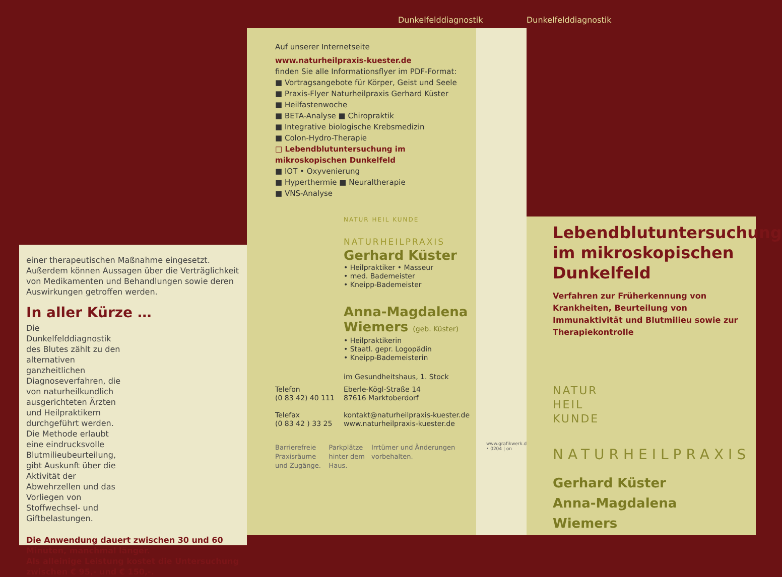Dunkelfelddiagnostik Dunkelfelddiagnostik
einer therapeutischen Maßnahme eingesetzt. Außerdem können Aussagen über die Verträglichkeit von Medikamenten und Behandlungen sowie deren Auswirkungen getroffen werden.
In aller Kürze …
Die Dunkelfelddiagnostik des Blutes zählt zu den alternativen ganzheitlichen Diagnoseverfahren, die von naturheilkundlich ausgerichteten Ärzten und Heilpraktikern durchgeführt werden. Die Methode erlaubt eine eindrucksvolle Blutmilieubeurteilung, gibt Auskunft über die Aktivität der Abwehrzellen und das Vorliegen von Stoffwechsel- und Giftbelastungen.
Die Anwendung dauert zwischen 30 und 60 Minuten, manchmal länger.
Als alleinige Leistung kostet die Untersuchung zwischen € 95,- und € 150,-.
Auf unserer Internetseite
www.naturheilpraxis-kuester.de
finden Sie alle Informationsflyer im PDF-Format:
■ Vortragsangebote für Körper, Geist und Seele
■ Praxis-Flyer Naturheilpraxis Gerhard Küster
■ Heilfastenwoche
■ BETA-Analyse ■ Chiropraktik
■ Integrative biologische Krebsmedizin
■ Colon-Hydro-Therapie
□ Lebendblutuntersuchung im mikroskopischen Dunkelfeld
■ IOT • Oxyvenierung
■ Hyperthermie ■ Neuraltherapie
■ VNS-Analyse
NATUR HEIL KUNDE
NATURHEILPRAXIS
Gerhard Küster
• Heilpraktiker • Masseur
• med. Bademeister
• Kneipp-Bademeister
Anna-Magdalena Wiemers (geb. Küster)
• Heilpraktikerin
• Staatl. gepr. Logopädin
• Kneipp-Bademeisterin
im Gesundheitshaus, 1. Stock
Telefon
(0 83 42) 40 111
Telefax
(0 83 42 ) 33 25
Eberle-Kögl-Straße 14
87616 Marktoberdorf
kontakt@naturheilpraxis-kuester.de
www.naturheilpraxis-kuester.de
Barrierefreie Praxisräume und Zugänge.
Parkplätze hinter dem Haus.
Irrtümer und Änderungen vorbehalten.
www.grafikwerk.de • 0204 | on
Lebendblutuntersuchung im mikroskopischen Dunkelfeld
Verfahren zur Früherkennung von Krankheiten, Beurteilung von Immunaktivität und Blutmilieu sowie zur Therapiekontrolle
NATUR
HEIL
KUNDE
NATURHEILPRAXIS
Gerhard Küster
Anna-Magdalena Wiemers